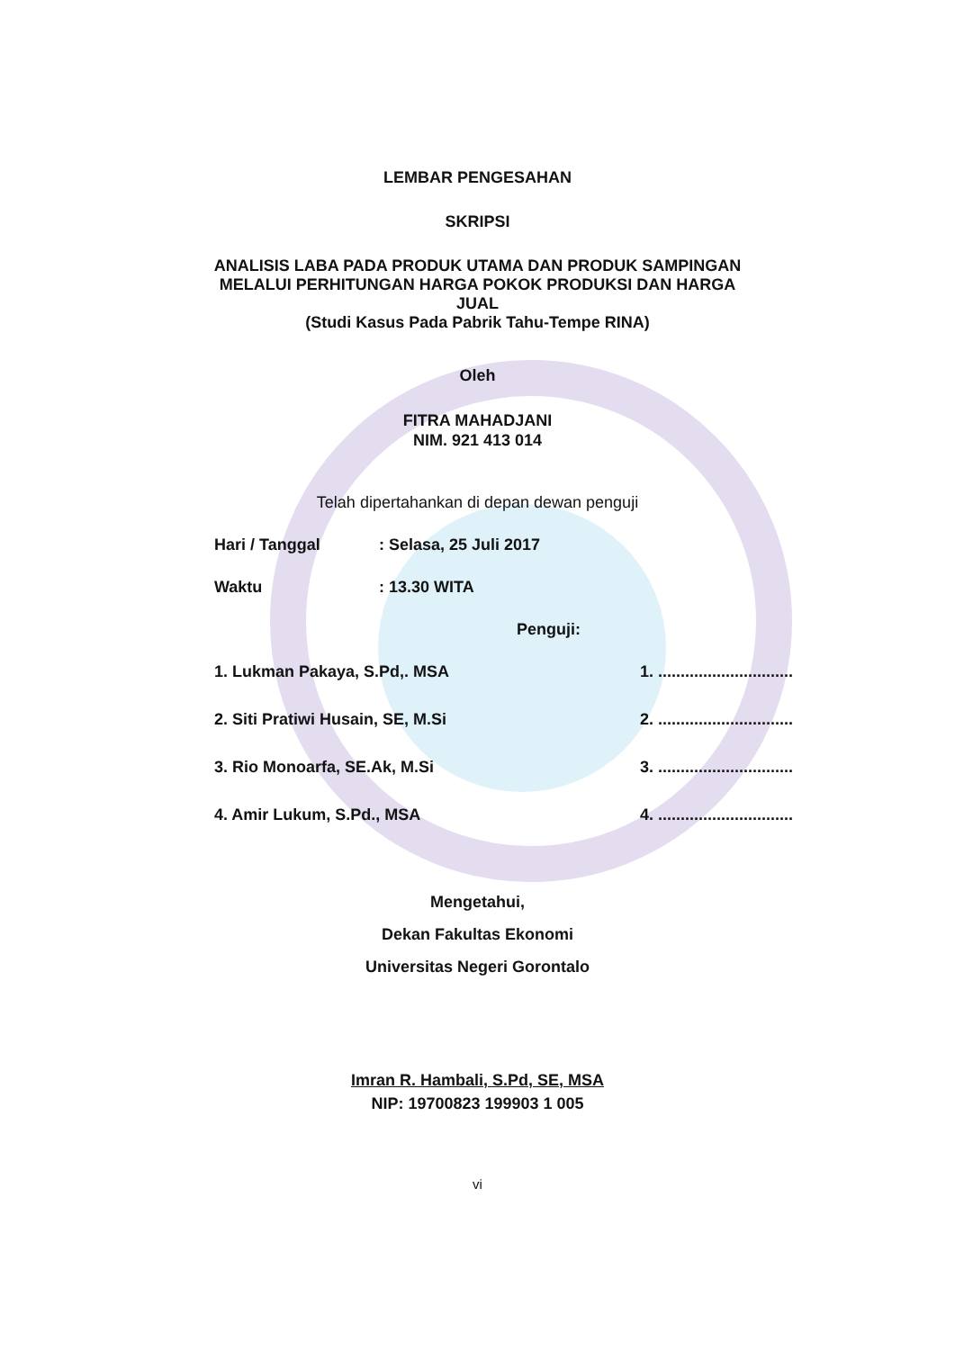LEMBAR PENGESAHAN
SKRIPSI
ANALISIS LABA PADA PRODUK UTAMA DAN PRODUK SAMPINGAN
MELALUI PERHITUNGAN HARGA POKOK PRODUKSI DAN HARGA
JUAL
(Studi Kasus Pada Pabrik Tahu-Tempe RINA)
Oleh
FITRA MAHADJANI
NIM. 921 413 014
Telah dipertahankan di depan dewan penguji
Hari / Tanggal: Selasa, 25 Juli 2017
Waktu: 13.30 WITA
Penguji:
1. Lukman Pakaya, S.Pd,. MSA 1. ..............................
2. Siti Pratiwi Husain, SE, M.Si 2. ..............................
3. Rio Monoarfa, SE.Ak, M.Si 3. ..............................
4. Amir Lukum, S.Pd., MSA 4. ..............................
Mengetahui,
Dekan Fakultas Ekonomi
Universitas Negeri Gorontalo
Imran R. Hambali, S.Pd, SE, MSA
NIP: 19700823 199903 1 005
vi